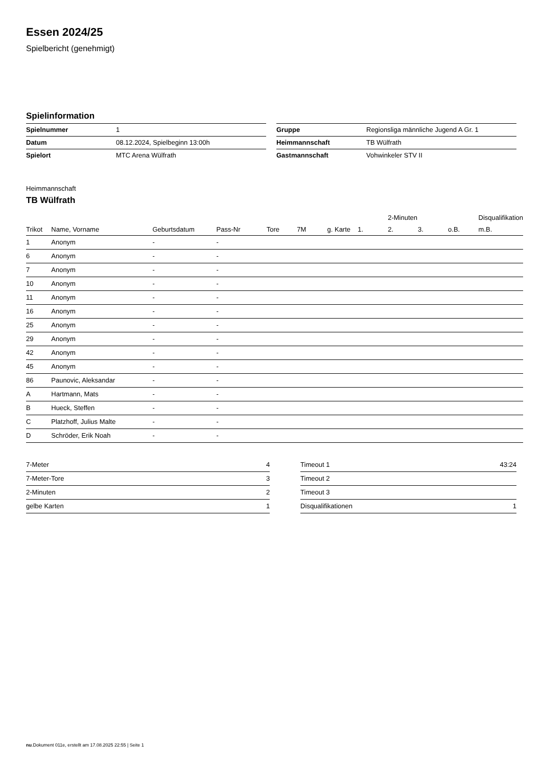Essen 2024/25
Spielbericht (genehmigt)
Spielinformation
| Spielnummer | 1 |
| Datum | 08.12.2024, Spielbeginn 13:00h |
| Spielort | MTC Arena Wülfrath |
| Gruppe | Regionsliga männliche Jugend A Gr. 1 |
| Heimmannschaft | TB Wülfrath |
| Gastmannschaft | Vohwinkeler STV II |
Heimmannschaft
TB Wülfrath
| | | | | | | | | 2-Minuten | | | Disqualifikation |
| --- | --- | --- | --- | --- | --- | --- | --- | --- | --- | --- | --- |
| Trikot | Name, Vorname | Geburtsdatum | Pass-Nr | Tore | 7M | g. Karte | 1. | 2. | 3. | o.B. | m.B. |
| 1 | Anonym | - | - | | | | | | | | |
| 6 | Anonym | - | - | | | | | | | | |
| 7 | Anonym | - | - | | | | | | | | |
| 10 | Anonym | - | - | | | | | | | | |
| 11 | Anonym | - | - | | | | | | | | |
| 16 | Anonym | - | - | | | | | | | | |
| 25 | Anonym | - | - | | | | | | | | |
| 29 | Anonym | - | - | | | | | | | | |
| 42 | Anonym | - | - | | | | | | | | |
| 45 | Anonym | - | - | | | | | | | | |
| 86 | Paunovic, Aleksandar | - | - | | | | | | | | |
| A | Hartmann, Mats | - | - | | | | | | | | |
| B | Hueck, Steffen | - | - | | | | | | | | |
| C | Platzhoff, Julius Malte | - | - | | | | | | | | |
| D | Schröder, Erik Noah | - | - | | | | | | | | |
| 7-Meter | 4 |
| 7-Meter-Tore | 3 |
| 2-Minuten | 2 |
| gelbe Karten | 1 |
| Timeout 1 | 43:24 |
| Timeout 2 | |
| Timeout 3 | |
| Disqualifikationen | 1 |
nu.Dokument 011e, erstellt am 17.08.2025 22:55 | Seite 1